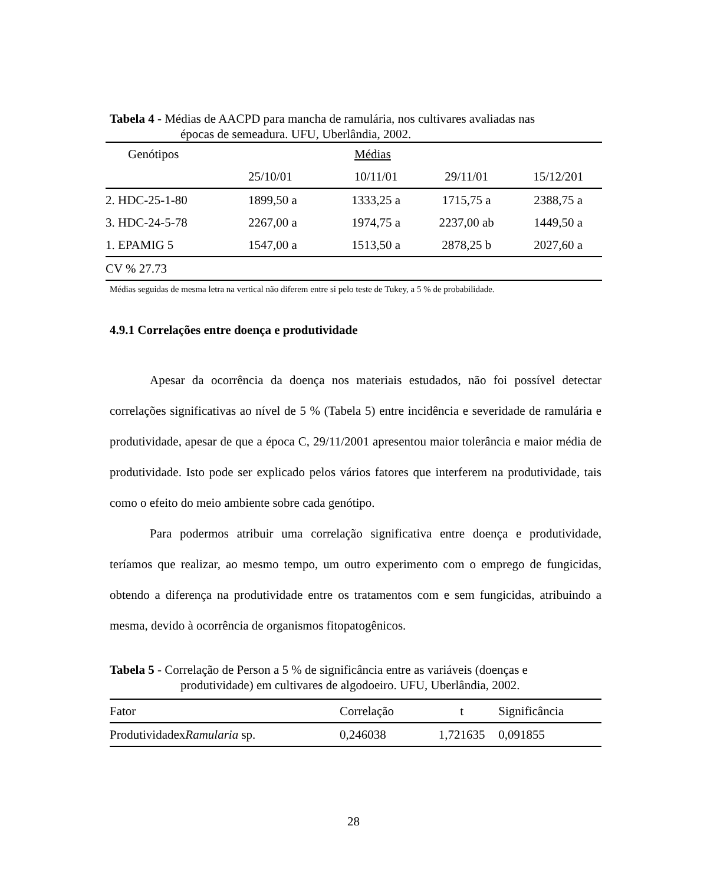Tabela 4 - Médias de AACPD para mancha de ramulária, nos cultivares avaliadas nas
épocas de semeadura. UFU, Uberlândia, 2002.
| Genótipos | Médias | | | |
| --- | --- | --- | --- | --- |
| | 25/10/01 | 10/11/01 | 29/11/01 | 15/12/201 |
| 2. HDC-25-1-80 | 1899,50 a | 1333,25 a | 1715,75 a | 2388,75 a |
| 3. HDC-24-5-78 | 2267,00 a | 1974,75 a | 2237,00 ab | 1449,50 a |
| 1. EPAMIG 5 | 1547,00 a | 1513,50 a | 2878,25 b | 2027,60 a |
| CV % 27.73 | | | | |
Médias seguidas de mesma letra na vertical não diferem entre si pelo teste de Tukey, a 5 % de probabilidade.
4.9.1 Correlações entre doença e produtividade
Apesar da ocorrência da doença nos materiais estudados, não foi possível detectar correlações significativas ao nível de 5 % (Tabela 5) entre incidência e severidade de ramulária e produtividade, apesar de que a época C, 29/11/2001 apresentou maior tolerância e maior média de produtividade. Isto pode ser explicado pelos vários fatores que interferem na produtividade, tais como o efeito do meio ambiente sobre cada genótipo.
Para podermos atribuir uma correlação significativa entre doença e produtividade, teríamos que realizar, ao mesmo tempo, um outro experimento com o emprego de fungicidas, obtendo a diferença na produtividade entre os tratamentos com e sem fungicidas, atribuindo a mesma, devido à ocorrência de organismos fitopatogênicos.
Tabela 5 - Correlação de Person a 5 % de significância entre as variáveis (doenças e
produtividade) em cultivares de algodoeiro. UFU, Uberlândia, 2002.
| Fator | Correlação | t | Significância |
| --- | --- | --- | --- |
| Produtividadex Ramularia sp. | 0,246038 | 1,721635 | 0,091855 |
28